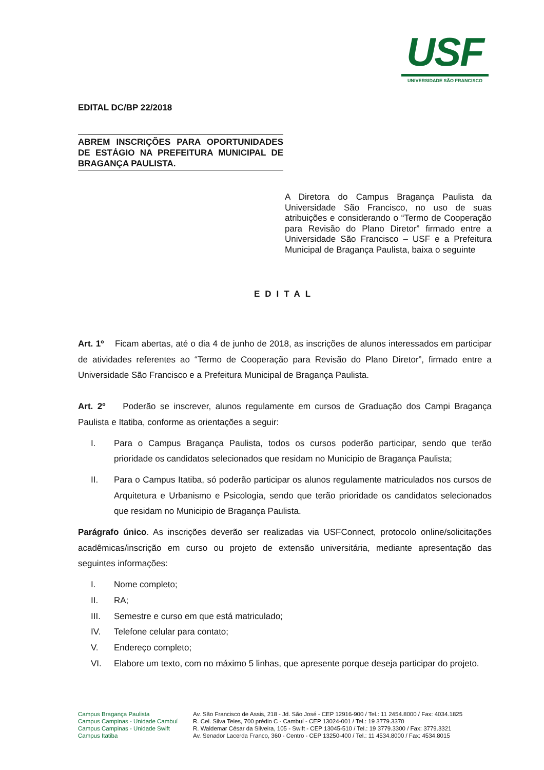USF
UNIVERSIDADE SÃO FRANCISCO
EDITAL DC/BP 22/2018
ABREM INSCRIÇÕES PARA OPORTUNIDADES DE ESTÁGIO NA PREFEITURA MUNICIPAL DE BRAGANÇA PAULISTA.
A Diretora do Campus Bragança Paulista da Universidade São Francisco, no uso de suas atribuições e considerando o “Termo de Cooperação para Revisão do Plano Diretor” firmado entre a Universidade São Francisco – USF e a Prefeitura Municipal de Bragança Paulista, baixa o seguinte
EDITAL
Art. 1º Ficam abertas, até o dia 4 de junho de 2018, as inscrições de alunos interessados em participar de atividades referentes ao “Termo de Cooperação para Revisão do Plano Diretor”, firmado entre a Universidade São Francisco e a Prefeitura Municipal de Bragança Paulista.
Art. 2º Poderão se inscrever, alunos regulamente em cursos de Graduação dos Campi Bragança Paulista e Itatiba, conforme as orientações a seguir:
I. Para o Campus Bragança Paulista, todos os cursos poderão participar, sendo que terão prioridade os candidatos selecionados que residam no Municipio de Bragança Paulista;
II. Para o Campus Itatiba, só poderão participar os alunos regulamente matriculados nos cursos de Arquitetura e Urbanismo e Psicologia, sendo que terão prioridade os candidatos selecionados que residam no Municipio de Bragança Paulista.
Parágrafo único. As inscrições deverão ser realizadas via USFConnect, protocolo online/solicitações acadêmicas/inscrição em curso ou projeto de extensão universitária, mediante apresentação das seguintes informações:
I. Nome completo;
II. RA;
III. Semestre e curso em que está matriculado;
IV. Telefone celular para contato;
V. Endereço completo;
VI. Elabore um texto, com no máximo 5 linhas, que apresente porque deseja participar do projeto.
Campus Bragança Paulista
Campus Campinas - Unidade Cambuí
Campus Campinas - Unidade Swift
Campus Itatiba
Av. São Francisco de Assis, 218 - Jd. São José - CEP 12916-900 / Tel.: 11 2454.8000 / Fax: 4034.1825
R. Cel. Silva Teles, 700 prédio C - Cambuí - CEP 13024-001 / Tel.: 19 3779.3370
R. Waldemar César da Silveira, 105 - Swift - CEP 13045-510 / Tel.: 19 3779.3300 / Fax: 3779.3321
Av. Senador Lacerda Franco, 360 - Centro - CEP 13250-400 / Tel.: 11 4534.8000 / Fax: 4534.8015